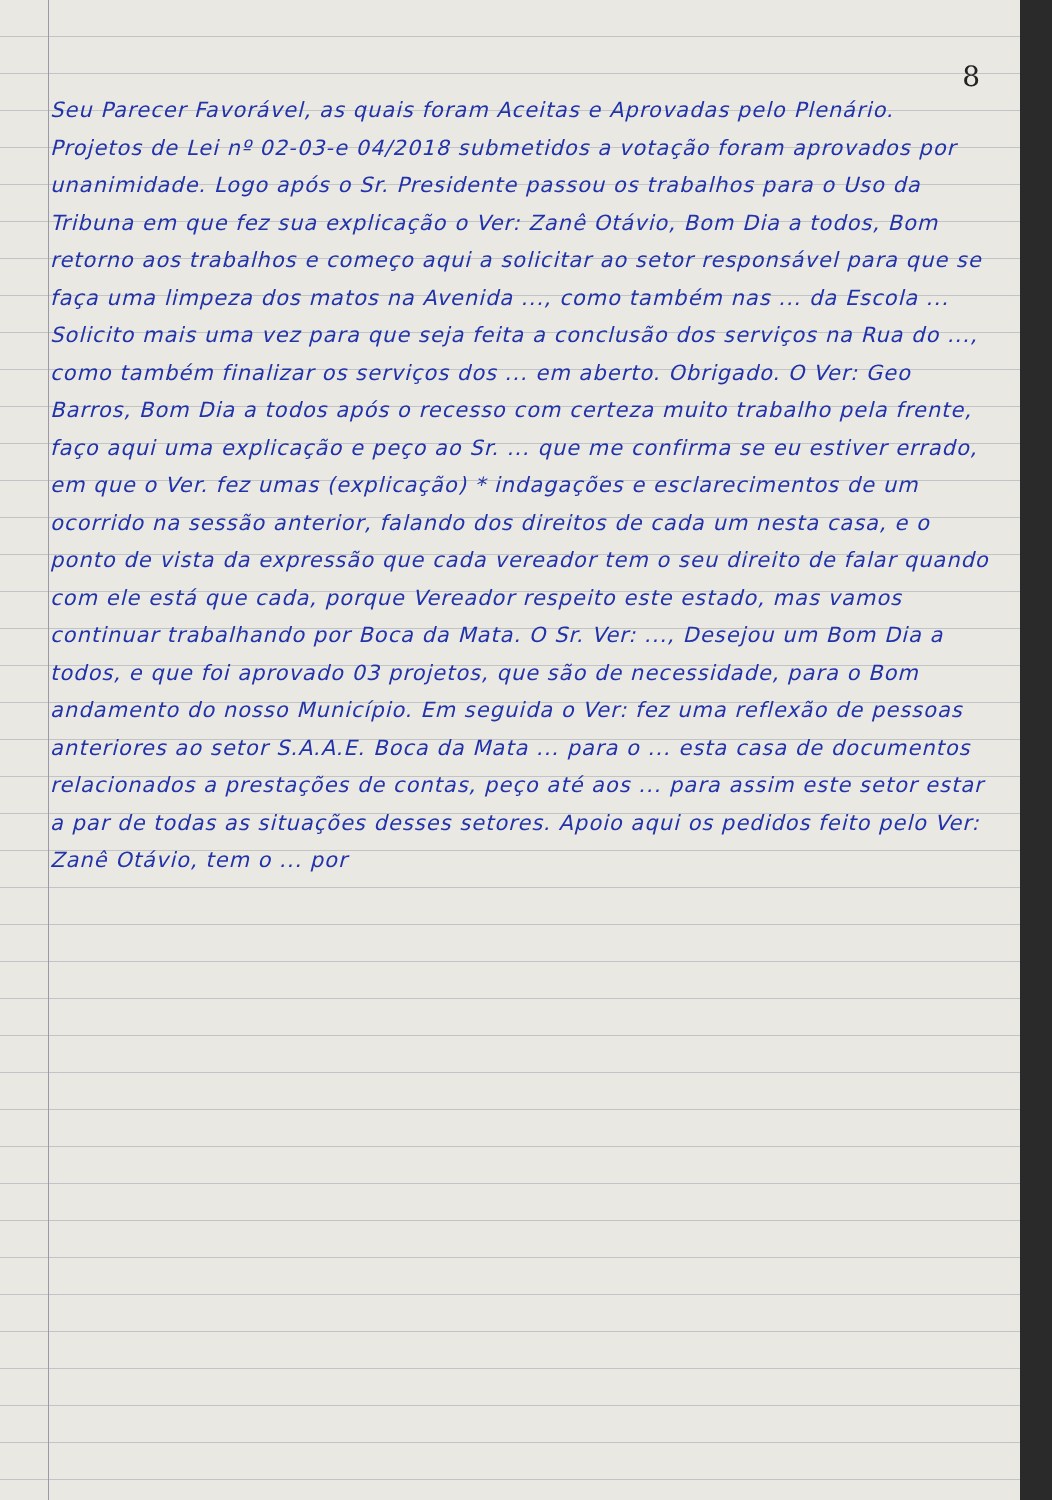8
Seu Parecer Favorável, as quais foram Aceitas e Aprovadas pelo Plenário. Projetos de Lei nº 02-03-e 04/2018 submetidos a votação foram aprovados por unanimidade. Logo após o Sr. Presidente passou os trabalhos para o Uso da Tribuna em que fez sua explicação o Ver: Zanê Otávio, Bom Dia a todos, Bom retorno aos trabalhos e começo aqui a solicitar ao setor responsável para que se faça uma limpeza dos matos na Avenida ..., como também nas ... da Escola ... Solicito mais uma vez para que seja feita a conclusão dos serviços na Rua do ..., como também finalizar os serviços dos ... em aberto. Obrigado. O Ver: Geo Barros, Bom Dia a todos após o recesso com certeza muito trabalho pela frente, faço aqui uma explicação e peço ao Sr. ... que me confirma se eu estiver errado, em que o Ver. fez umas (explicação) * indagações e esclarecimentos de um ocorrido na sessão anterior, falando dos direitos de cada um nesta casa, e o ponto de vista da expressão que cada vereador tem o seu direito de falar quando com ele está que cada, porque Vereador respeito este estado, mas vamos continuar trabalhando por Boca da Mata. O Sr. Ver: ..., Desejou um Bom Dia a todos, e que foi aprovado 03 projetos, que são de necessidade, para o Bom andamento do nosso Município. Em seguida o Ver: fez uma reflexão de pessoas anteriores ao setor S.A.A.E. Boca da Mata ... para o ... esta casa de documentos relacionados a prestações de contas, peço até aos ... para assim este setor estar a par de todas as situações desses setores. Apoio aqui os pedidos feito pelo Ver: Zanê Otávio, tem o ... por